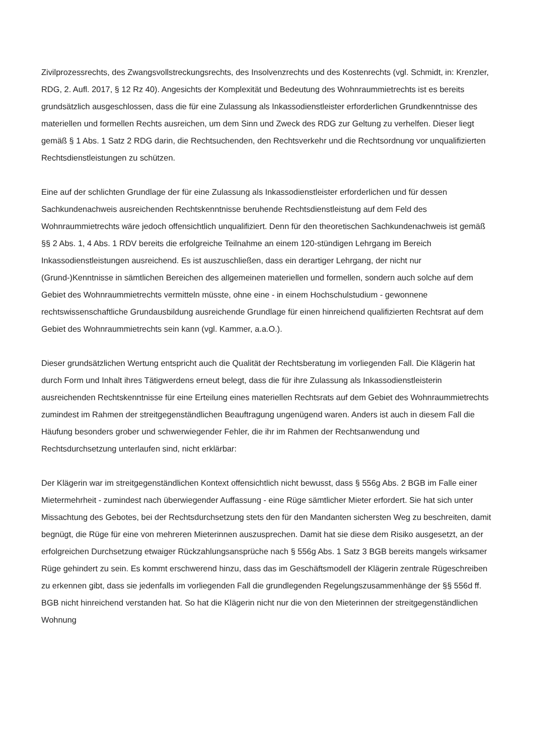Zivilprozessrechts, des Zwangsvollstreckungsrechts, des Insolvenzrechts und des Kostenrechts (vgl. Schmidt, in: Krenzler, RDG, 2. Aufl. 2017, § 12 Rz 40). Angesichts der Komplexität und Bedeutung des Wohnraummietrechts ist es bereits grundsätzlich ausgeschlossen, dass die für eine Zulassung als Inkassodienstleister erforderlichen Grundkenntnisse des materiellen und formellen Rechts ausreichen, um dem Sinn und Zweck des RDG zur Geltung zu verhelfen. Dieser liegt gemäß § 1 Abs. 1 Satz 2 RDG darin, die Rechtsuchenden, den Rechtsverkehr und die Rechtsordnung vor unqualifizierten Rechtsdienstleistungen zu schützen.
Eine auf der schlichten Grundlage der für eine Zulassung als Inkassodienstleister erforderlichen und für dessen Sachkundenachweis ausreichenden Rechtskenntnisse beruhende Rechtsdienstleistung auf dem Feld des Wohnraummietrechts wäre jedoch offensichtlich unqualifiziert. Denn für den theoretischen Sachkundenachweis ist gemäß §§ 2 Abs. 1, 4 Abs. 1 RDV bereits die erfolgreiche Teilnahme an einem 120-stündigen Lehrgang im Bereich Inkassodienstleistungen ausreichend. Es ist auszuschließen, dass ein derartiger Lehrgang, der nicht nur (Grund-)Kenntnisse in sämtlichen Bereichen des allgemeinen materiellen und formellen, sondern auch solche auf dem Gebiet des Wohnraummietrechts vermitteln müsste, ohne eine - in einem Hochschulstudium - gewonnene rechtswissenschaftliche Grundausbildung ausreichende Grundlage für einen hinreichend qualifizierten Rechtsrat auf dem Gebiet des Wohnraummietrechts sein kann (vgl. Kammer, a.a.O.).
Dieser grundsätzlichen Wertung entspricht auch die Qualität der Rechtsberatung im vorliegenden Fall. Die Klägerin hat durch Form und Inhalt ihres Tätigwerdens erneut belegt, dass die für ihre Zulassung als Inkassodienstleisterin ausreichenden Rechtskenntnisse für eine Erteilung eines materiellen Rechtsrats auf dem Gebiet des Wohnraummietrechts zumindest im Rahmen der streitgegenständlichen Beauftragung ungenügend waren. Anders ist auch in diesem Fall die Häufung besonders grober und schwerwiegender Fehler, die ihr im Rahmen der Rechtsanwendung und Rechtsdurchsetzung unterlaufen sind, nicht erklärbar:
Der Klägerin war im streitgegenständlichen Kontext offensichtlich nicht bewusst, dass § 556g Abs. 2 BGB im Falle einer Mietermehrheit - zumindest nach überwiegender Auffassung - eine Rüge sämtlicher Mieter erfordert. Sie hat sich unter Missachtung des Gebotes, bei der Rechtsdurchsetzung stets den für den Mandanten sichersten Weg zu beschreiten, damit begnügt, die Rüge für eine von mehreren Mieterinnen auszusprechen. Damit hat sie diese dem Risiko ausgesetzt, an der erfolgreichen Durchsetzung etwaiger Rückzahlungsansprüche nach § 556g Abs. 1 Satz 3 BGB bereits mangels wirksamer Rüge gehindert zu sein. Es kommt erschwerend hinzu, dass das im Geschäftsmodell der Klägerin zentrale Rügeschreiben zu erkennen gibt, dass sie jedenfalls im vorliegenden Fall die grundlegenden Regelungszusammenhänge der §§ 556d ff. BGB nicht hinreichend verstanden hat. So hat die Klägerin nicht nur die von den Mieterinnen der streitgegenständlichen Wohnung